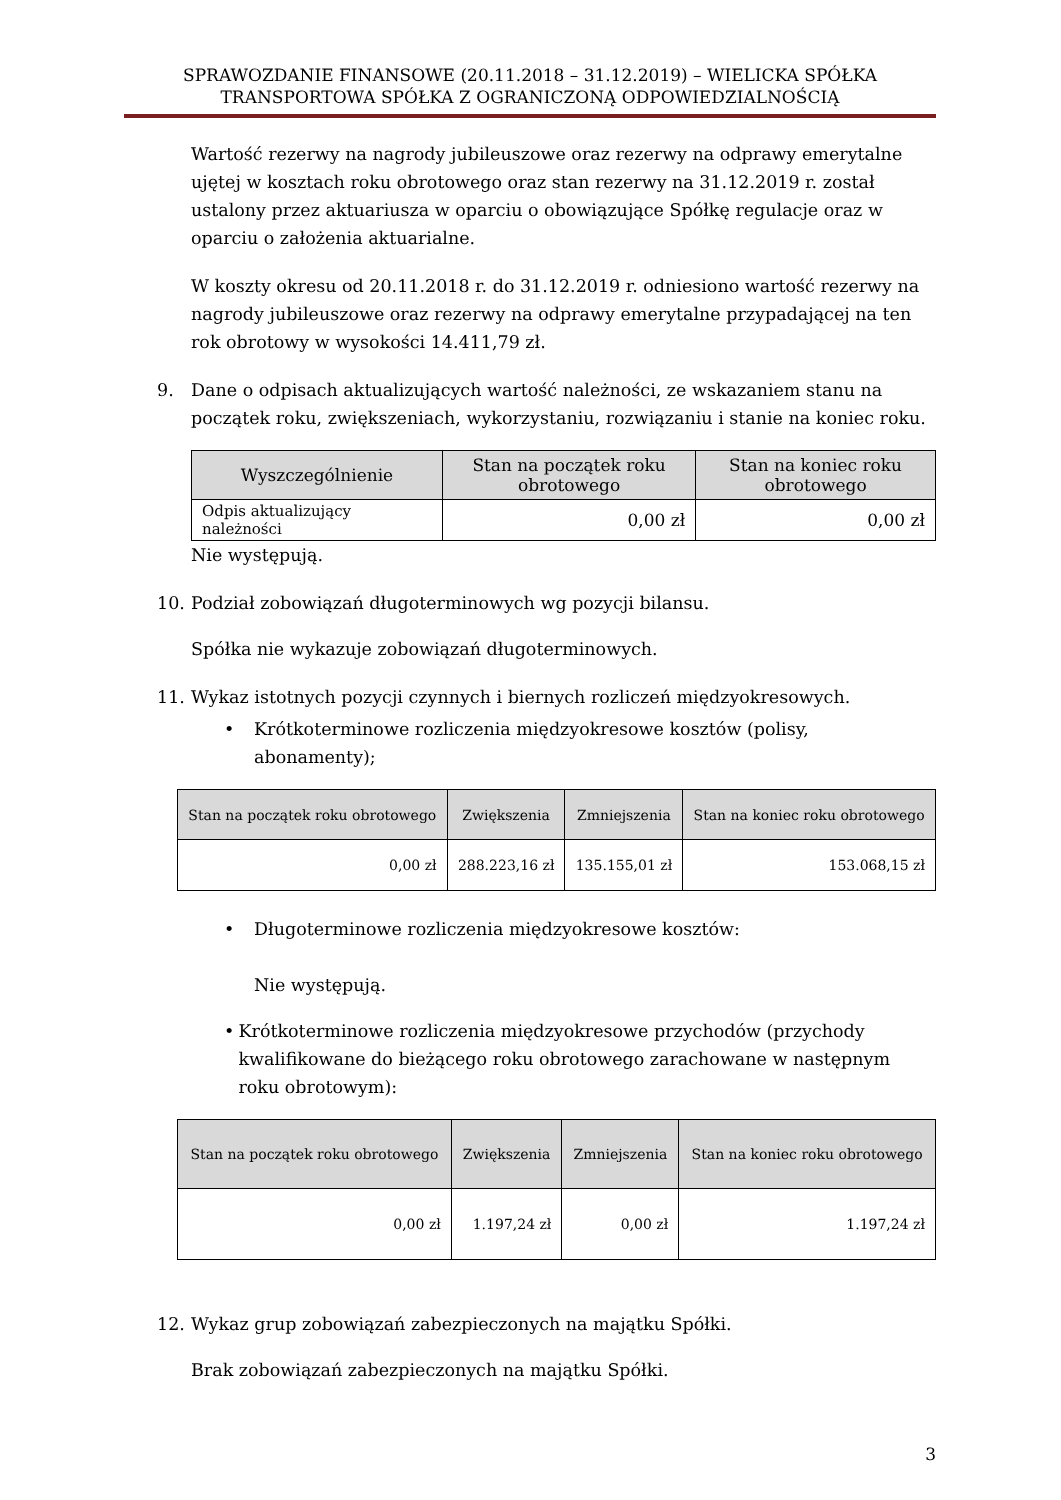SPRAWOZDANIE FINANSOWE (20.11.2018 – 31.12.2019) – WIELICKA SPÓŁKA
TRANSPORTOWA SPÓŁKA Z OGRANICZONĄ ODPOWIEDZIALNOŚCIĄ
Wartość rezerwy na nagrody jubileuszowe oraz rezerwy na odprawy emerytalne ujętej w kosztach roku obrotowego oraz stan rezerwy na 31.12.2019 r. został ustalony przez aktuariusza w oparciu o obowiązujące Spółkę regulacje oraz w oparciu o założenia aktuarialne.
W koszty okresu od 20.11.2018 r. do 31.12.2019 r. odniesiono wartość rezerwy na nagrody jubileuszowe oraz rezerwy na odprawy emerytalne przypadającej na ten rok obrotowy w wysokości 14.411,79 zł.
9. Dane o odpisach aktualizujących wartość należności, ze wskazaniem stanu na początek roku, zwiększeniach, wykorzystaniu, rozwiązaniu i stanie na koniec roku.
| Wyszczególnienie | Stan na początek roku obrotowego | Stan na koniec roku obrotowego |
| --- | --- | --- |
| Odpis aktualizujący należności | 0,00 zł | 0,00 zł |
Nie występują.
10. Podział zobowiązań długoterminowych wg pozycji bilansu.
Spółka nie wykazuje zobowiązań długoterminowych.
11. Wykaz istotnych pozycji czynnych i biernych rozliczeń międzyokresowych.
• Krótkoterminowe rozliczenia międzyokresowe kosztów (polisy, abonamenty);
| Stan na początek roku obrotowego | Zwiększenia | Zmniejszenia | Stan na koniec roku obrotowego |
| --- | --- | --- | --- |
| 0,00 zł | 288.223,16 zł | 135.155,01 zł | 153.068,15 zł |
• Długoterminowe rozliczenia międzyokresowe kosztów:
Nie występują.
• Krótkoterminowe rozliczenia międzyokresowe przychodów (przychody kwalifikowane do bieżącego roku obrotowego zarachowane w następnym roku obrotowym):
| Stan na początek roku obrotowego | Zwiększenia | Zmniejszenia | Stan na koniec roku obrotowego |
| --- | --- | --- | --- |
| 0,00 zł | 1.197,24 zł | 0,00 zł | 1.197,24 zł |
12. Wykaz grup zobowiązań zabezpieczonych na majątku Spółki.
Brak zobowiązań zabezpieczonych na majątku Spółki.
3